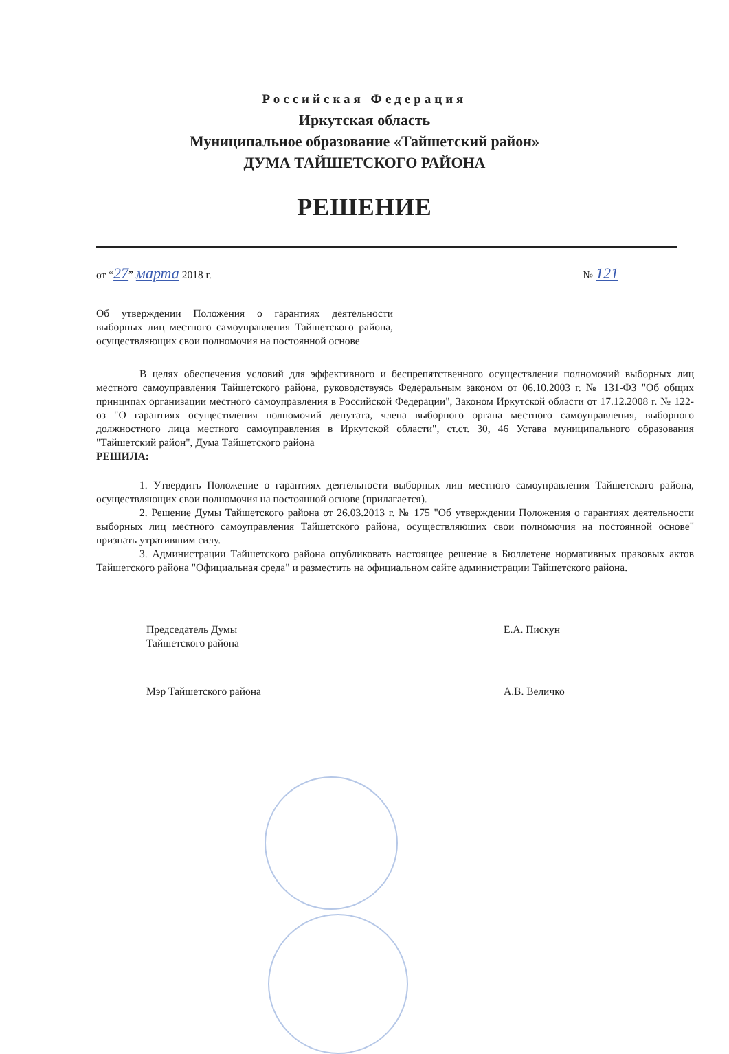Российская Федерация
Иркутская область
Муниципальное образование «Тайшетский район»
ДУМА ТАЙШЕТСКОГО РАЙОНА
РЕШЕНИЕ
от “27” марта 2018 г. № 121
Об утверждении Положения о гарантиях деятельности выборных лиц местного самоуправления Тайшетского района, осуществляющих свои полномочия на постоянной основе
В целях обеспечения условий для эффективного и беспрепятственного осуществления полномочий выборных лиц местного самоуправления Тайшетского района, руководствуясь Федеральным законом от 06.10.2003 г. № 131-ФЗ "Об общих принципах организации местного самоуправления в Российской Федерации", Законом Иркутской области от 17.12.2008 г. № 122-оз "О гарантиях осуществления полномочий депутата, члена выборного органа местного самоуправления, выборного должностного лица местного самоуправления в Иркутской области", ст.ст. 30, 46 Устава муниципального образования "Тайшетский район", Дума Тайшетского района
РЕШИЛА:
1. Утвердить Положение о гарантиях деятельности выборных лиц местного самоуправления Тайшетского района, осуществляющих свои полномочия на постоянной основе (прилагается).
2. Решение Думы Тайшетского района от 26.03.2013 г. № 175 "Об утверждении Положения о гарантиях деятельности выборных лиц местного самоуправления Тайшетского района, осуществляющих свои полномочия на постоянной основе" признать утратившим силу.
3. Администрации Тайшетского района опубликовать настоящее решение в Бюллетене нормативных правовых актов Тайшетского района "Официальная среда" и разместить на официальном сайте администрации Тайшетского района.
Председатель Думы
Тайшетского района
Е.А. Пискун
Мэр Тайшетского района А.В. Величко